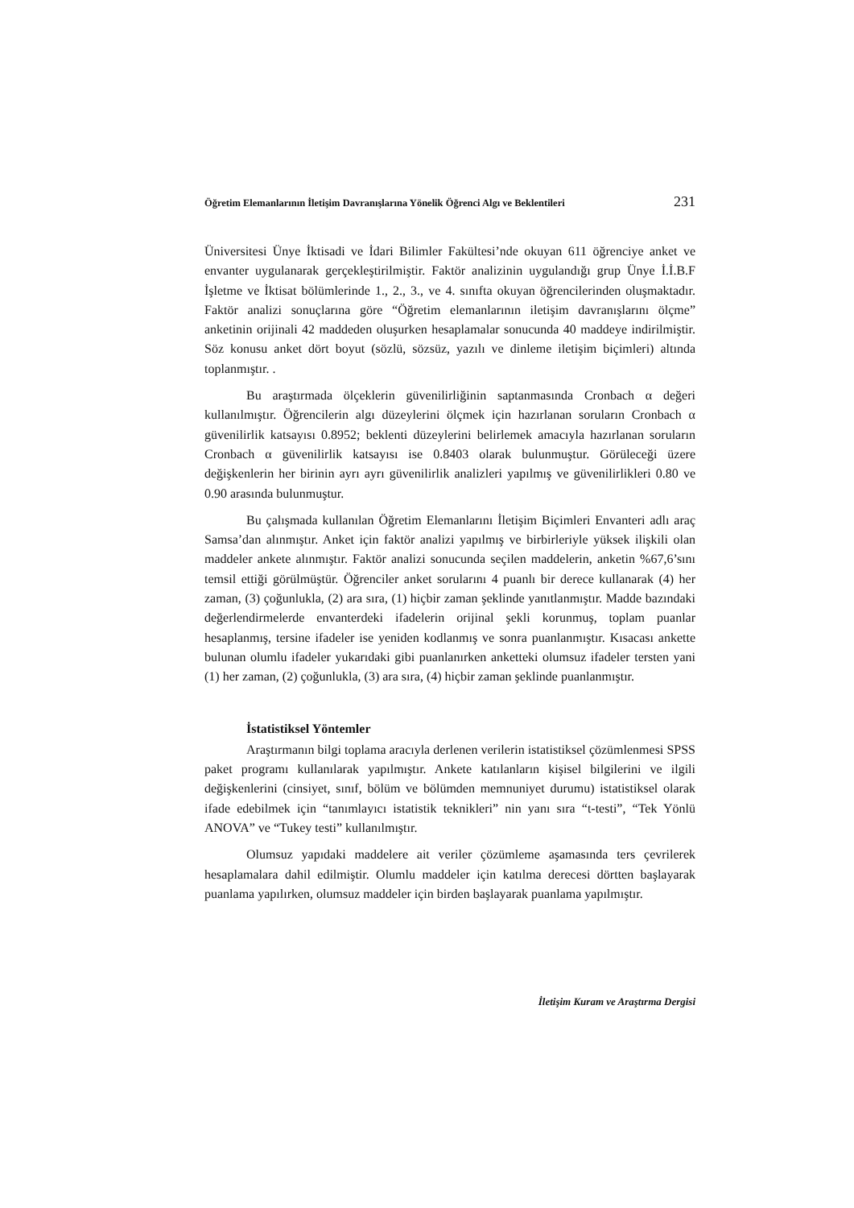Öğretim Elemanlarının İletişim Davranışlarına Yönelik Öğrenci Algı ve Beklentileri 231
Üniversitesi Ünye İktisadi ve İdari Bilimler Fakültesi’nde okuyan 611 öğrenciye anket ve envanter uygulanarak gerçekleştirilmiştir. Faktör analizinin uygulandığı grup Ünye İ.İ.B.F İşletme ve İktisat bölümlerinde 1., 2., 3., ve 4. sınıfta okuyan öğrencilerinden oluşmaktadır. Faktör analizi sonuçlarına göre “Öğretim elemanlarının iletişim davranışlarını ölçme” anketinin orijinali 42 maddeden oluşurken hesaplamalar sonucunda 40 maddeye indirilmiştir. Söz konusu anket dört boyut (sözlü, sözsüz, yazılı ve dinleme iletişim biçimleri) altında toplanmıştır. .
Bu araştırmada ölçeklerin güvenilirliğinin saptanmasında Cronbach α değeri kullanılmıştır. Öğrencilerin algı düzeylerini ölçmek için hazırlanan soruların Cronbach α güvenilirlik katsayısı 0.8952; beklenti düzeylerini belirlemek amacıyla hazırlanan soruların Cronbach α güvenilirlik katsayısı ise 0.8403 olarak bulunmuştur. Görüleceği üzere değişkenlerin her birinin ayrı ayrı güvenilirlik analizleri yapılmış ve güvenilirlikleri 0.80 ve 0.90 arasında bulunmuştur.
Bu çalışmada kullanılan Öğretim Elemanlarını İletişim Biçimleri Envanteri adlı araç Samsa’dan alınmıştır. Anket için faktör analizi yapılmış ve birbirleriyle yüksek ilişkili olan maddeler ankete alınmıştır. Faktör analizi sonucunda seçilen maddelerin, anketin %67,6’sını temsil ettiği görülmüştür. Öğrenciler anket sorularını 4 puanlı bir derece kullanarak (4) her zaman, (3) çoğunlukla, (2) ara sıra, (1) hiçbir zaman şeklinde yanıtlanmıştır. Madde bazındaki değerlendirmelerde envanterdeki ifadelerin orijinal şekli korunmuş, toplam puanlar hesaplanmış, tersine ifadeler ise yeniden kodlanmış ve sonra puanlanmıştır. Kısacası ankette bulunan olumlu ifadeler yukarıdaki gibi puanlanırken anketteki olumsuz ifadeler tersten yani (1) her zaman, (2) çoğunlukla, (3) ara sıra, (4) hiçbir zaman şeklinde puanlanmıştır.
İstatistiksel Yöntemler
Araştırmanın bilgi toplama aracıyla derlenen verilerin istatistiksel çözümlenmesi SPSS paket programı kullanılarak yapılmıştır. Ankete katılanların kişisel bilgilerini ve ilgili değişkenlerini (cinsiyet, sınıf, bölüm ve bölümden memnuniyet durumu) istatistiksel olarak ifade edebilmek için “tanımlayıcı istatistik teknikleri” nin yanı sıra “t-testi”, “Tek Yönlü ANOVA” ve “Tukey testi” kullanılmıştır.
Olumsuz yapıdaki maddelere ait veriler çözümleme aşamasında ters çevrilerek hesaplamalara dahil edilmiştir. Olumlu maddeler için katılma derecesi dörtten başlayarak puanlama yapılırken, olumsuz maddeler için birden başlayarak puanlama yapılmıştır.
İletişim Kuram ve Araştırma Dergisi